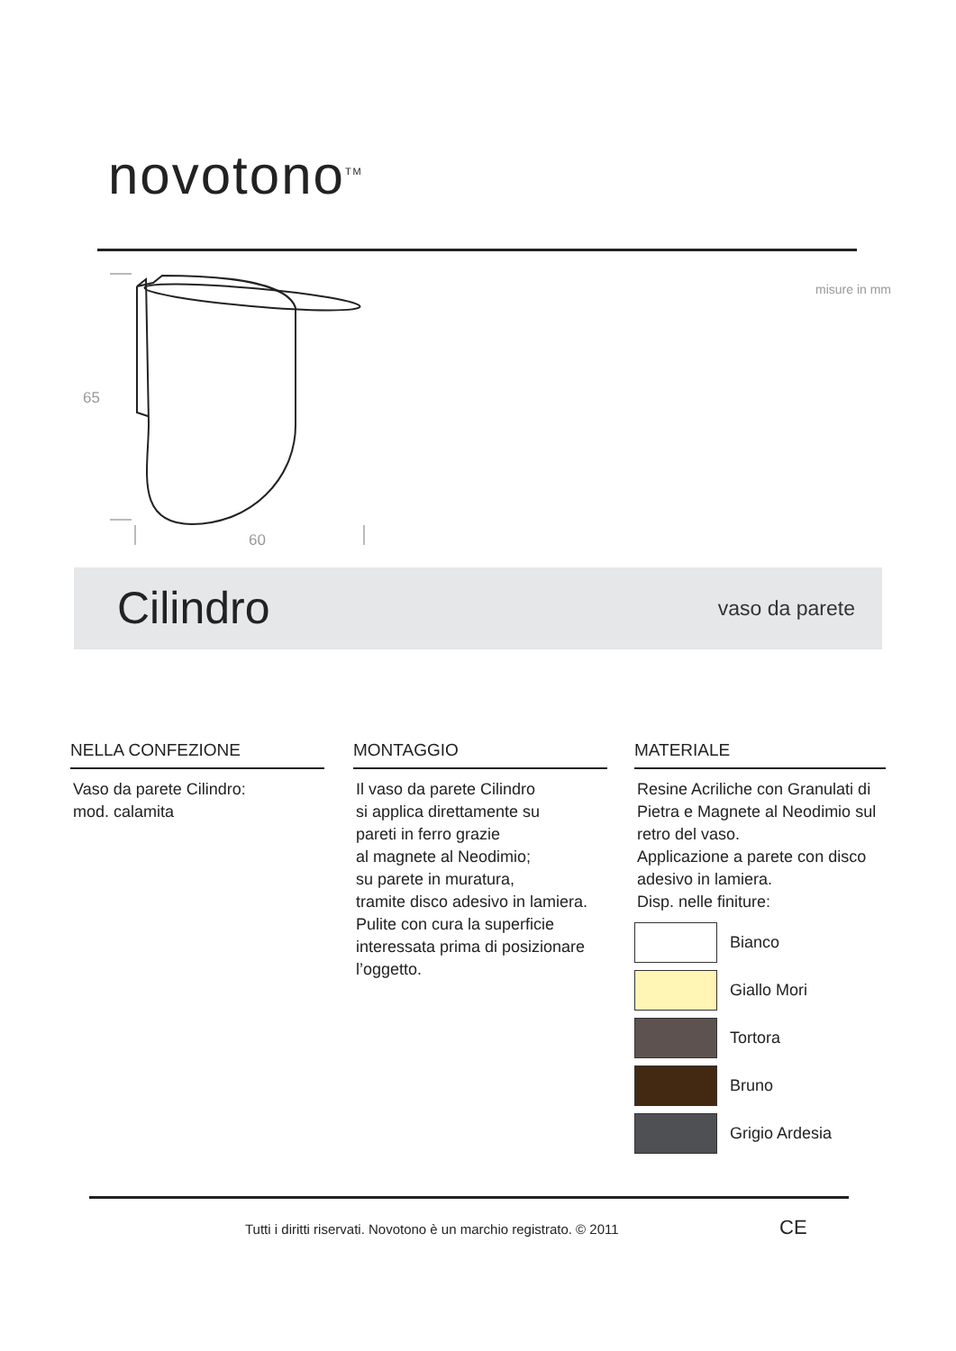novotono<sup>TM</sup>
misure in mm
65
60
Cilindro vaso da parete
NELLA CONFEZIONE
Vaso da parete Cilindro:
mod. calamita
MONTAGGIO
Il vaso da parete Cilindro
si applica direttamente su
pareti in ferro grazie
al magnete al Neodimio;
su parete in muratura,
tramite disco adesivo in lamiera.
Pulite con cura la superficie interessata prima di posizionare l’oggetto.
MATERIALE
Resine Acriliche con Granulati di Pietra e Magnete al Neodimio sul retro del vaso.
Applicazione a parete con disco adesivo in lamiera.
Disp. nelle finiture:
Bianco
Giallo Mori
Tortora
Bruno
Grigio Ardesia
Tutti i diritti riservati. Novotono è un marchio registrato. © 2011
CE